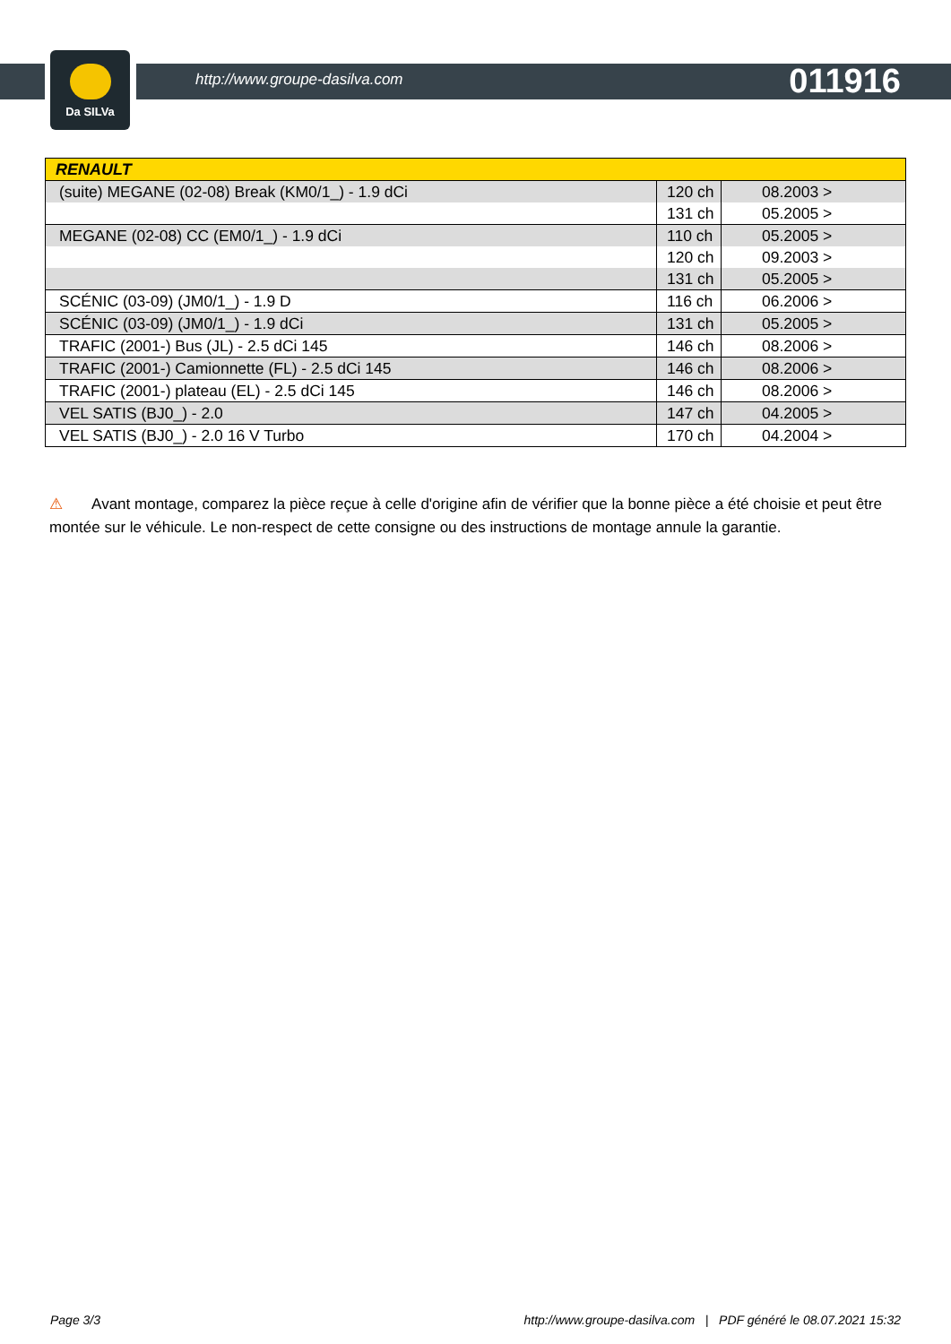Da SILVa
http://www.groupe-dasilva.com 011916
| RENAULT | | |
| --- | --- | --- |
| (suite) MEGANE (02-08) Break (KM0/1_) - 1.9 dCi | 120 ch | 08.2003 > |
| | 131 ch | 05.2005 > |
| MEGANE (02-08) CC (EM0/1_) - 1.9 dCi | 110 ch | 05.2005 > |
| | 120 ch | 09.2003 > |
| | 131 ch | 05.2005 > |
| SCÉNIC (03-09) (JM0/1_) - 1.9 D | 116 ch | 06.2006 > |
| SCÉNIC (03-09) (JM0/1_) - 1.9 dCi | 131 ch | 05.2005 > |
| TRAFIC (2001-) Bus (JL) - 2.5 dCi 145 | 146 ch | 08.2006 > |
| TRAFIC (2001-) Camionnette (FL) - 2.5 dCi 145 | 146 ch | 08.2006 > |
| TRAFIC (2001-) plateau (EL) - 2.5 dCi 145 | 146 ch | 08.2006 > |
| VEL SATIS (BJ0_) - 2.0 | 147 ch | 04.2005 > |
| VEL SATIS (BJ0_) - 2.0 16 V Turbo | 170 ch | 04.2004 > |
⚠ Avant montage, comparez la pièce reçue à celle d'origine afin de vérifier que la bonne pièce a été choisie et peut être montée sur le véhicule. Le non-respect de cette consigne ou des instructions de montage annule la garantie.
Page 3/3 http://www.groupe-dasilva.com | PDF généré le 08.07.2021 15:32